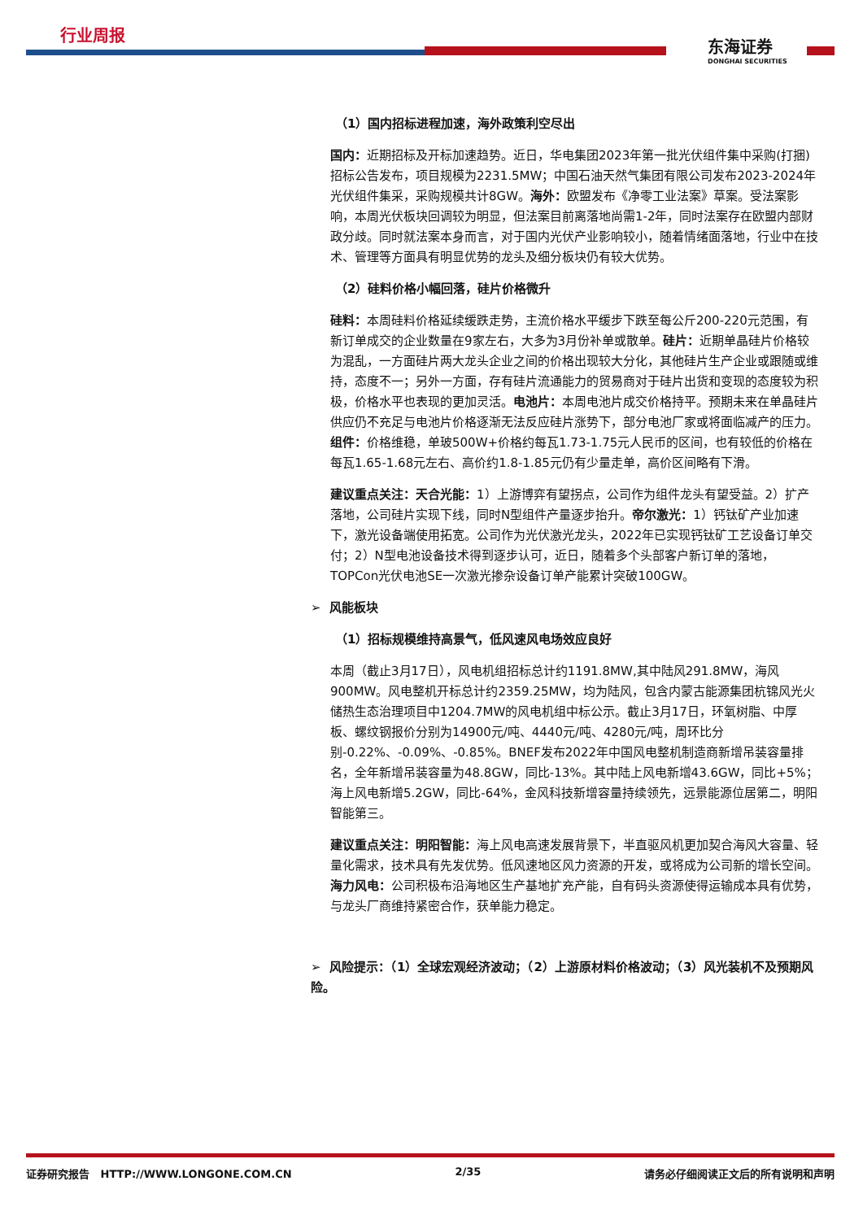行业周报
东海证券
DONGHAI SECURITIES
（1）国内招标进程加速，海外政策利空尽出
国内：近期招标及开标加速趋势。近日，华电集团2023年第一批光伏组件集中采购(打捆)招标公告发布，项目规模为2231.5MW；中国石油天然气集团有限公司发布2023-2024年光伏组件集采，采购规模共计8GW。海外：欧盟发布《净零工业法案》草案。受法案影响，本周光伏板块回调较为明显，但法案目前离落地尚需1-2年，同时法案存在欧盟内部财政分歧。同时就法案本身而言，对于国内光伏产业影响较小，随着情绪面落地，行业中在技术、管理等方面具有明显优势的龙头及细分板块仍有较大优势。
（2）硅料价格小幅回落，硅片价格微升
硅料：本周硅料价格延续缓跌走势，主流价格水平缓步下跌至每公斤200-220元范围，有新订单成交的企业数量在9家左右，大多为3月份补单或散单。硅片：近期单晶硅片价格较为混乱，一方面硅片两大龙头企业之间的价格出现较大分化，其他硅片生产企业或跟随或维持，态度不一；另外一方面，存有硅片流通能力的贸易商对于硅片出货和变现的态度较为积极，价格水平也表现的更加灵活。电池片：本周电池片成交价格持平。预期未来在单晶硅片供应仍不充足与电池片价格逐渐无法反应硅片涨势下，部分电池厂家或将面临减产的压力。组件：价格维稳，单玻500W+价格约每瓦1.73-1.75元人民币的区间，也有较低的价格在每瓦1.65-1.68元左右、高价约1.8-1.85元仍有少量走单，高价区间略有下滑。
建议重点关注：天合光能：1）上游博弈有望拐点，公司作为组件龙头有望受益。2）扩产落地，公司硅片实现下线，同时N型组件产量逐步抬升。帝尔激光：1）钙钛矿产业加速下，激光设备端使用拓宽。公司作为光伏激光龙头，2022年已实现钙钛矿工艺设备订单交付；2）N型电池设备技术得到逐步认可，近日，随着多个头部客户新订单的落地，TOPCon光伏电池SE一次激光掺杂设备订单产能累计突破100GW。
➢ 风能板块
（1）招标规模维持高景气，低风速风电场效应良好
本周（截止3月17日），风电机组招标总计约1191.8MW,其中陆风291.8MW，海风900MW。风电整机开标总计约2359.25MW，均为陆风，包含内蒙古能源集团杭锦风光火储热生态治理项目中1204.7MW的风电机组中标公示。截止3月17日，环氧树脂、中厚板、螺纹钢报价分别为14900元/吨、4440元/吨、4280元/吨，周环比分别-0.22%、-0.09%、-0.85%。BNEF发布2022年中国风电整机制造商新增吊装容量排名，全年新增吊装容量为48.8GW，同比-13%。其中陆上风电新增43.6GW，同比+5%；海上风电新增5.2GW，同比-64%，金风科技新增容量持续领先，远景能源位居第二，明阳智能第三。
建议重点关注：明阳智能：海上风电高速发展背景下，半直驱风机更加契合海风大容量、轻量化需求，技术具有先发优势。低风速地区风力资源的开发，或将成为公司新的增长空间。海力风电：公司积极布沿海地区生产基地扩充产能，自有码头资源使得运输成本具有优势，与龙头厂商维持紧密合作，获单能力稳定。
➢ 风险提示：（1）全球宏观经济波动；（2）上游原材料价格波动；（3）风光装机不及预期风险。
证券研究报告 HTTP://WWW.LONGONE.COM.CN 2/35 请务必仔细阅读正文后的所有说明和声明